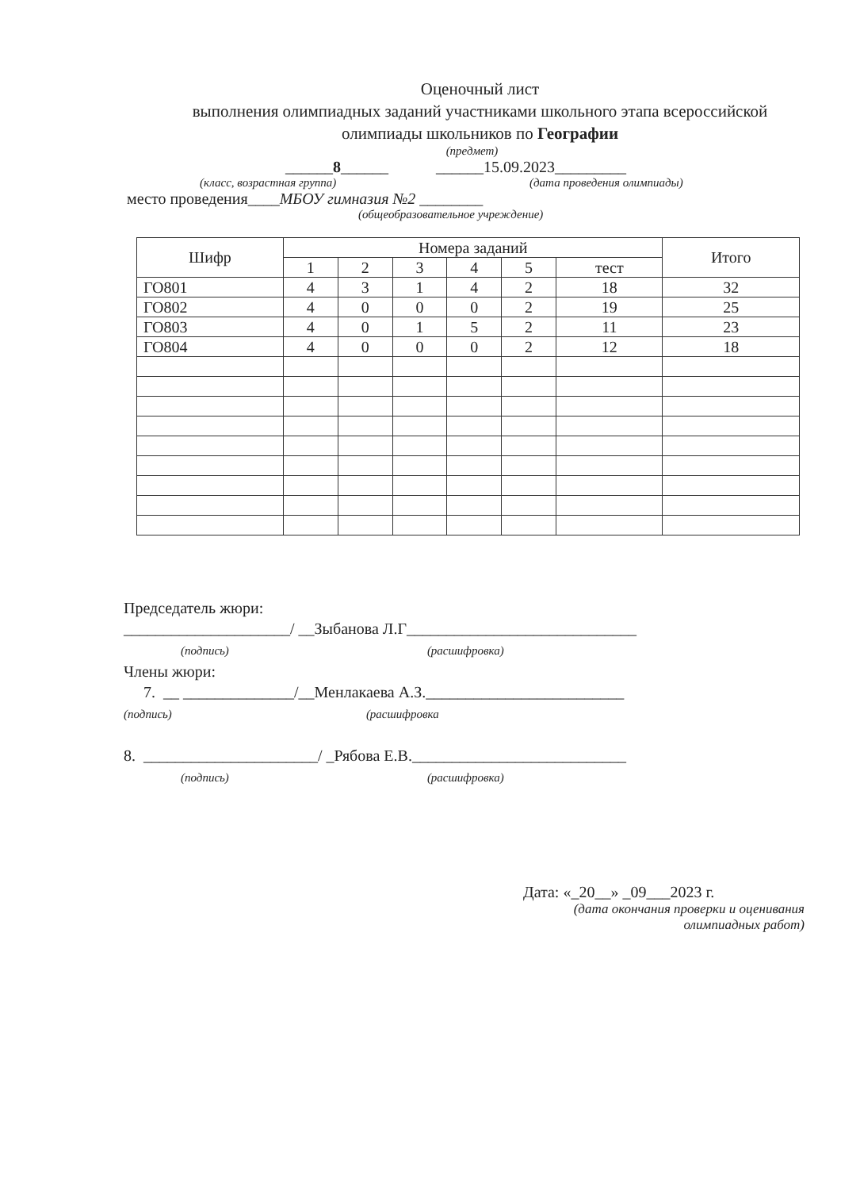Оценочный лист
выполнения олимпиадных заданий участниками школьного этапа всероссийской
олимпиады школьников по Географии
(предмет)
______8______ ______15.09.2023_________
(класс, возрастная группа) (дата проведения олимпиады)
место проведения____МБОУ гимназия №2 ________
(общеобразовательное учреждение)
| Шифр | Номера заданий | | | | | | Итого |
| --- | --- | --- | --- | --- | --- | --- | --- |
| | 1 | 2 | 3 | 4 | 5 | тест | |
| ГО801 | 4 | 3 | 1 | 4 | 2 | 18 | 32 |
| ГО802 | 4 | 0 | 0 | 0 | 2 | 19 | 25 |
| ГО803 | 4 | 0 | 1 | 5 | 2 | 11 | 23 |
| ГО804 | 4 | 0 | 0 | 0 | 2 | 12 | 18 |
Председатель жюри:
_____________________/ __Зыбанова Л.Г_____________________________
(подпись) (расшифровка)
Члены жюри:
7. __ ______________/__Менлакаева А.З._________________________
(подпись) (расшифровка
8. ______________________/ _Рябова Е.В.___________________________
(подпись) (расшифровка)
Дата: «_20__» _09___2023 г.
(дата окончания проверки и оценивания
олимпиадных работ)